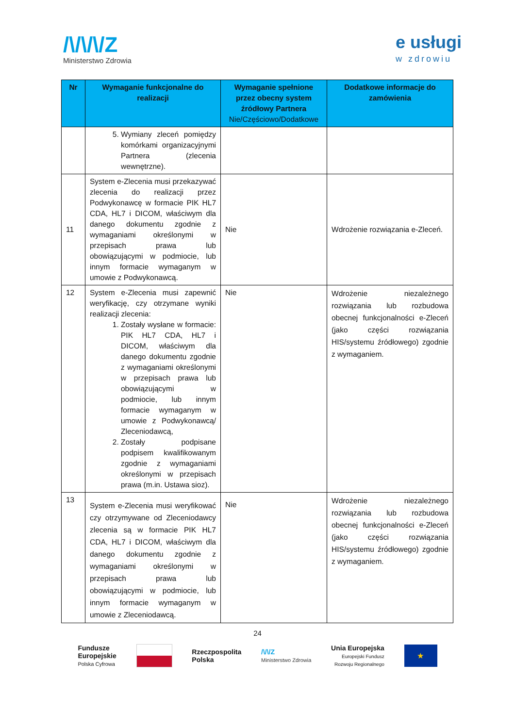/\/\/\/Z
Ministerstwo Zdrowia
e usługi
w zdrowiu
| Nr | Wymaganie funkcjonalne do realizacji | Wymaganie spełnione przez obecny system źródłowy Partnera Nie/Częściowo/Dodatkowe | Dodatkowe informacje do zamówienia |
| --- | --- | --- | --- |
| | 5. Wymiany zleceń pomiędzy komórkami organizacyjnymi Partnera (zlecenia wewnętrzne). | | |
| 11 | System e-Zlecenia musi przekazywać zlecenia do realizacji przez Podwykonawcę w formacie PIK HL7 CDA, HL7 i DICOM, właściwym dla danego dokumentu zgodnie z wymaganiami określonymi w przepisach prawa lub obowiązującymi w podmiocie, lub innym formacie wymaganym w umowie z Podwykonawcą. | Nie | Wdrożenie rozwiązania e-Zleceń. |
| 12 | System e-Zlecenia musi zapewnić weryfikację, czy otrzymane wyniki realizacji zlecenia: 1. Zostały wysłane w formacie: PIK HL7 CDA, HL7 i DICOM, właściwym dla danego dokumentu zgodnie z wymaganiami określonymi w przepisach prawa lub obowiązującymi w podmiocie, lub innym formacie wymaganym w umowie z Podwykonawcą/ Zleceniodawcą, 2. Zostały podpisane podpisem kwalifikowanym zgodnie z wymaganiami określonymi w przepisach prawa (m.in. Ustawa sioz). | Nie | Wdrożenie niezależnego rozwiązania lub rozbudowa obecnej funkcjonalności e-Zleceń (jako części rozwiązania HIS/systemu źródłowego) zgodnie z wymaganiem. |
| 13 | System e-Zlecenia musi weryfikować czy otrzymywane od Zleceniodawcy zlecenia są w formacie PIK HL7 CDA, HL7 i DICOM, właściwym dla danego dokumentu zgodnie z wymaganiami określonymi w przepisach prawa lub obowiązującymi w podmiocie, lub innym formacie wymaganym w umowie z Zleceniodawcą. | Nie | Wdrożenie niezależnego rozwiązania lub rozbudowa obecnej funkcjonalności e-Zleceń (jako części rozwiązania HIS/systemu źródłowego) zgodnie z wymaganiem. |
24
Fundusze
Europejskie
Polska Cyfrowa
Rzeczpospolita
Polska
/\/\/Z
Ministerstwo Zdrowia
Unia Europejska
Europejski Fundusz
Rozwoju Regionalnego
★